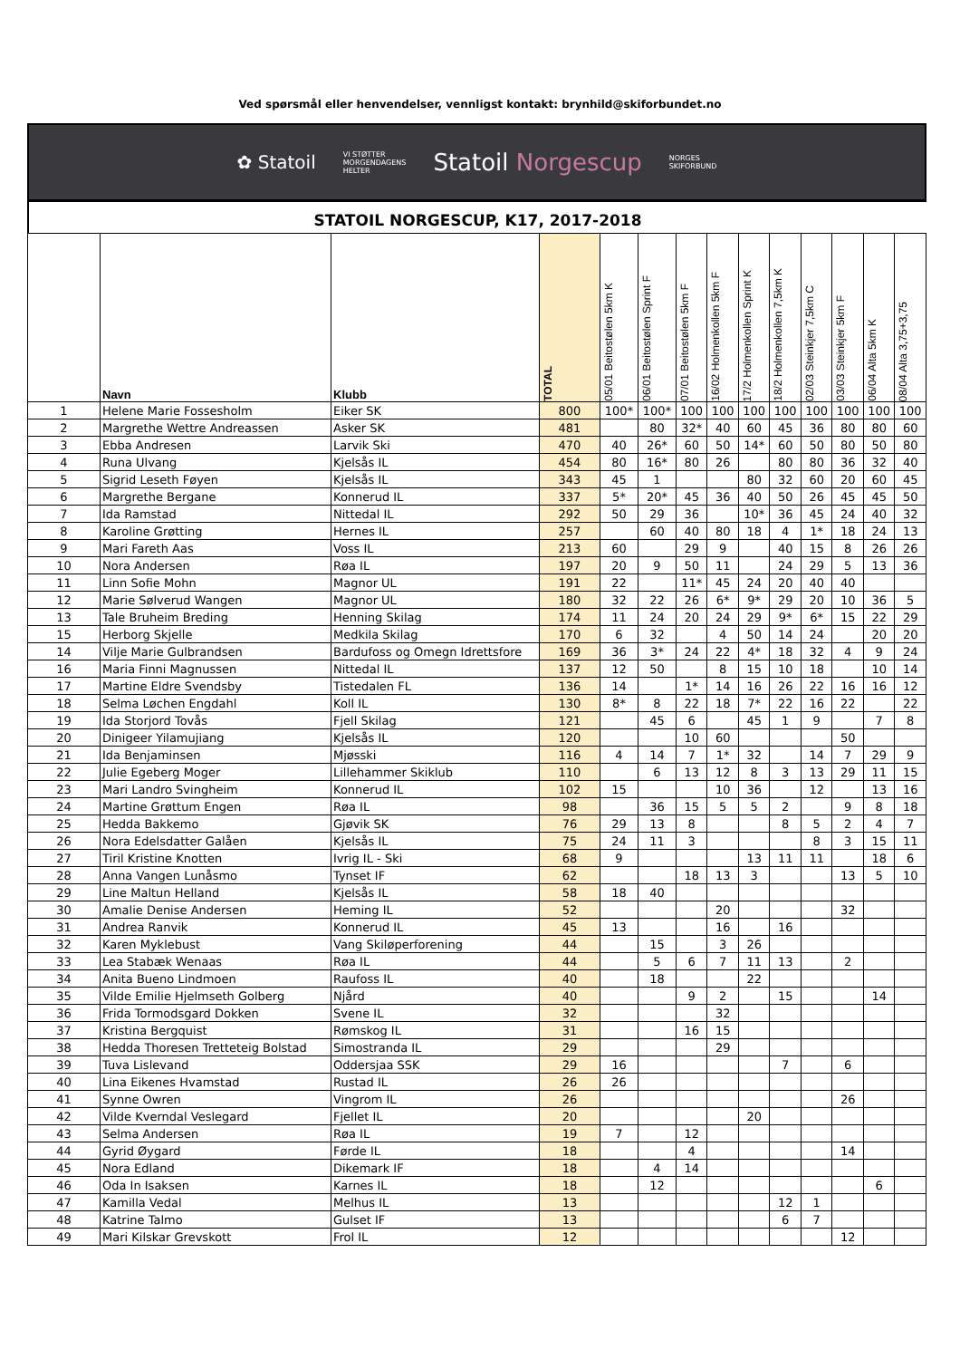Ved spørsmål eller henvendelser, vennligst kontakt: brynhild@skiforbundet.no
✿ Statoil
VI STØTTER
MORGENDAGENS
HELTER
Statoil Norgescup
NORGES
SKIFORBUND
STATOIL NORGESCUP, K17, 2017-2018
| | Navn | Klubb | TOTAL | 05/01 Beitostølen 5km K | 06/01 Beitostølen Sprint F | 07/01 Beitostølen 5km F | 16/02 Holmenkollen 5km F | 17/2 Holmenkollen Sprint K | 18/2 Holmenkollen 7,5km K | 02/03 Steinkjer 7,5km C | 03/03 Steinkjer 5km F | 06/04 Alta 5km K | 08/04 Alta 3,75+3,75 |
| --- | --- | --- | --- | --- | --- | --- | --- | --- | --- | --- | --- | --- | --- |
| 1 | Helene Marie Fossesholm | Eiker SK | 800 | 100* | 100* | 100 | 100 | 100 | 100 | 100 | 100 | 100 | 100 |
| 2 | Margrethe Wettre Andreassen | Asker SK | 481 | | 80 | 32* | 40 | 60 | 45 | 36 | 80 | 80 | 60 |
| 3 | Ebba Andresen | Larvik Ski | 470 | 40 | 26* | 60 | 50 | 14* | 60 | 50 | 80 | 50 | 80 |
| 4 | Runa Ulvang | Kjelsås IL | 454 | 80 | 16* | 80 | 26 | | 80 | 80 | 36 | 32 | 40 |
| 5 | Sigrid Leseth Føyen | Kjelsås IL | 343 | 45 | 1 | | | 80 | 32 | 60 | 20 | 60 | 45 |
| 6 | Margrethe Bergane | Konnerud IL | 337 | 5* | 20* | 45 | 36 | 40 | 50 | 26 | 45 | 45 | 50 |
| 7 | Ida Ramstad | Nittedal IL | 292 | 50 | 29 | 36 | | 10* | 36 | 45 | 24 | 40 | 32 |
| 8 | Karoline Grøtting | Hernes IL | 257 | | 60 | 40 | 80 | 18 | 4 | 1* | 18 | 24 | 13 |
| 9 | Mari Fareth Aas | Voss IL | 213 | 60 | | 29 | 9 | | 40 | 15 | 8 | 26 | 26 |
| 10 | Nora Andersen | Røa IL | 197 | 20 | 9 | 50 | 11 | | 24 | 29 | 5 | 13 | 36 |
| 11 | Linn Sofie Mohn | Magnor UL | 191 | 22 | | 11* | 45 | 24 | 20 | 40 | 40 | | |
| 12 | Marie Sølverud Wangen | Magnor UL | 180 | 32 | 22 | 26 | 6* | 9* | 29 | 20 | 10 | 36 | 5 |
| 13 | Tale Bruheim Breding | Henning Skilag | 174 | 11 | 24 | 20 | 24 | 29 | 9* | 6* | 15 | 22 | 29 |
| 15 | Herborg Skjelle | Medkila Skilag | 170 | 6 | 32 | | 4 | 50 | 14 | 24 | | 20 | 20 |
| 14 | Vilje Marie Gulbrandsen | Bardufoss og Omegn Idrettsfore | 169 | 36 | 3* | 24 | 22 | 4* | 18 | 32 | 4 | 9 | 24 |
| 16 | Maria Finni Magnussen | Nittedal IL | 137 | 12 | 50 | | 8 | 15 | 10 | 18 | | 10 | 14 |
| 17 | Martine Eldre Svendsby | Tistedalen FL | 136 | 14 | | 1* | 14 | 16 | 26 | 22 | 16 | 16 | 12 |
| 18 | Selma Løchen Engdahl | Koll IL | 130 | 8* | 8 | 22 | 18 | 7* | 22 | 16 | 22 | | 22 |
| 19 | Ida Storjord Tovås | Fjell Skilag | 121 | | 45 | 6 | | 45 | 1 | 9 | | 7 | 8 |
| 20 | Dinigeer Yilamujiang | Kjelsås IL | 120 | | | 10 | 60 | | | | 50 | | |
| 21 | Ida Benjaminsen | Mjøsski | 116 | 4 | 14 | 7 | 1* | 32 | | 14 | 7 | 29 | 9 |
| 22 | Julie Egeberg Moger | Lillehammer Skiklub | 110 | | 6 | 13 | 12 | 8 | 3 | 13 | 29 | 11 | 15 |
| 23 | Mari Landro Svingheim | Konnerud IL | 102 | 15 | | | 10 | 36 | | 12 | | 13 | 16 |
| 24 | Martine Grøttum Engen | Røa IL | 98 | | 36 | 15 | 5 | 5 | 2 | | 9 | 8 | 18 |
| 25 | Hedda Bakkemo | Gjøvik SK | 76 | 29 | 13 | 8 | | | 8 | 5 | 2 | 4 | 7 |
| 26 | Nora Edelsdatter Galåen | Kjelsås IL | 75 | 24 | 11 | 3 | | | | 8 | 3 | 15 | 11 |
| 27 | Tiril Kristine Knotten | Ivrig IL - Ski | 68 | 9 | | | | 13 | 11 | 11 | | 18 | 6 |
| 28 | Anna Vangen Lunåsmo | Tynset IF | 62 | | | 18 | 13 | 3 | | | 13 | 5 | 10 |
| 29 | Line Maltun Helland | Kjelsås IL | 58 | 18 | 40 | | | | | | | | |
| 30 | Amalie Denise Andersen | Heming IL | 52 | | | | 20 | | | | 32 | | |
| 31 | Andrea Ranvik | Konnerud IL | 45 | 13 | | | 16 | | 16 | | | | |
| 32 | Karen Myklebust | Vang Skiløperforening | 44 | | 15 | | 3 | 26 | | | | | |
| 33 | Lea Stabæk Wenaas | Røa IL | 44 | | 5 | 6 | 7 | 11 | 13 | | 2 | | |
| 34 | Anita Bueno Lindmoen | Raufoss IL | 40 | | 18 | | | 22 | | | | | |
| 35 | Vilde Emilie Hjelmseth Golberg | Njård | 40 | | | 9 | 2 | | 15 | | | 14 | |
| 36 | Frida Tormodsgard Dokken | Svene IL | 32 | | | | 32 | | | | | | |
| 37 | Kristina Bergquist | Rømskog IL | 31 | | | 16 | 15 | | | | | | |
| 38 | Hedda Thoresen Tretteteig Bolstad | Simostranda IL | 29 | | | | 29 | | | | | | |
| 39 | Tuva Lislevand | Oddersjaa SSK | 29 | 16 | | | | | 7 | | 6 | | |
| 40 | Lina Eikenes Hvamstad | Rustad IL | 26 | 26 | | | | | | | | | |
| 41 | Synne Owren | Vingrom IL | 26 | | | | | | | | 26 | | |
| 42 | Vilde Kverndal Veslegard | Fjellet IL | 20 | | | | | 20 | | | | | |
| 43 | Selma Andersen | Røa IL | 19 | 7 | | 12 | | | | | | | |
| 44 | Gyrid Øygard | Førde IL | 18 | | | 4 | | | | | 14 | | |
| 45 | Nora Edland | Dikemark IF | 18 | | 4 | 14 | | | | | | | |
| 46 | Oda In Isaksen | Karnes IL | 18 | | 12 | | | | | | | 6 | |
| 47 | Kamilla Vedal | Melhus IL | 13 | | | | | | 12 | 1 | | | |
| 48 | Katrine Talmo | Gulset IF | 13 | | | | | | 6 | 7 | | | |
| 49 | Mari Kilskar Grevskott | Frol IL | 12 | | | | | | | | 12 | | |